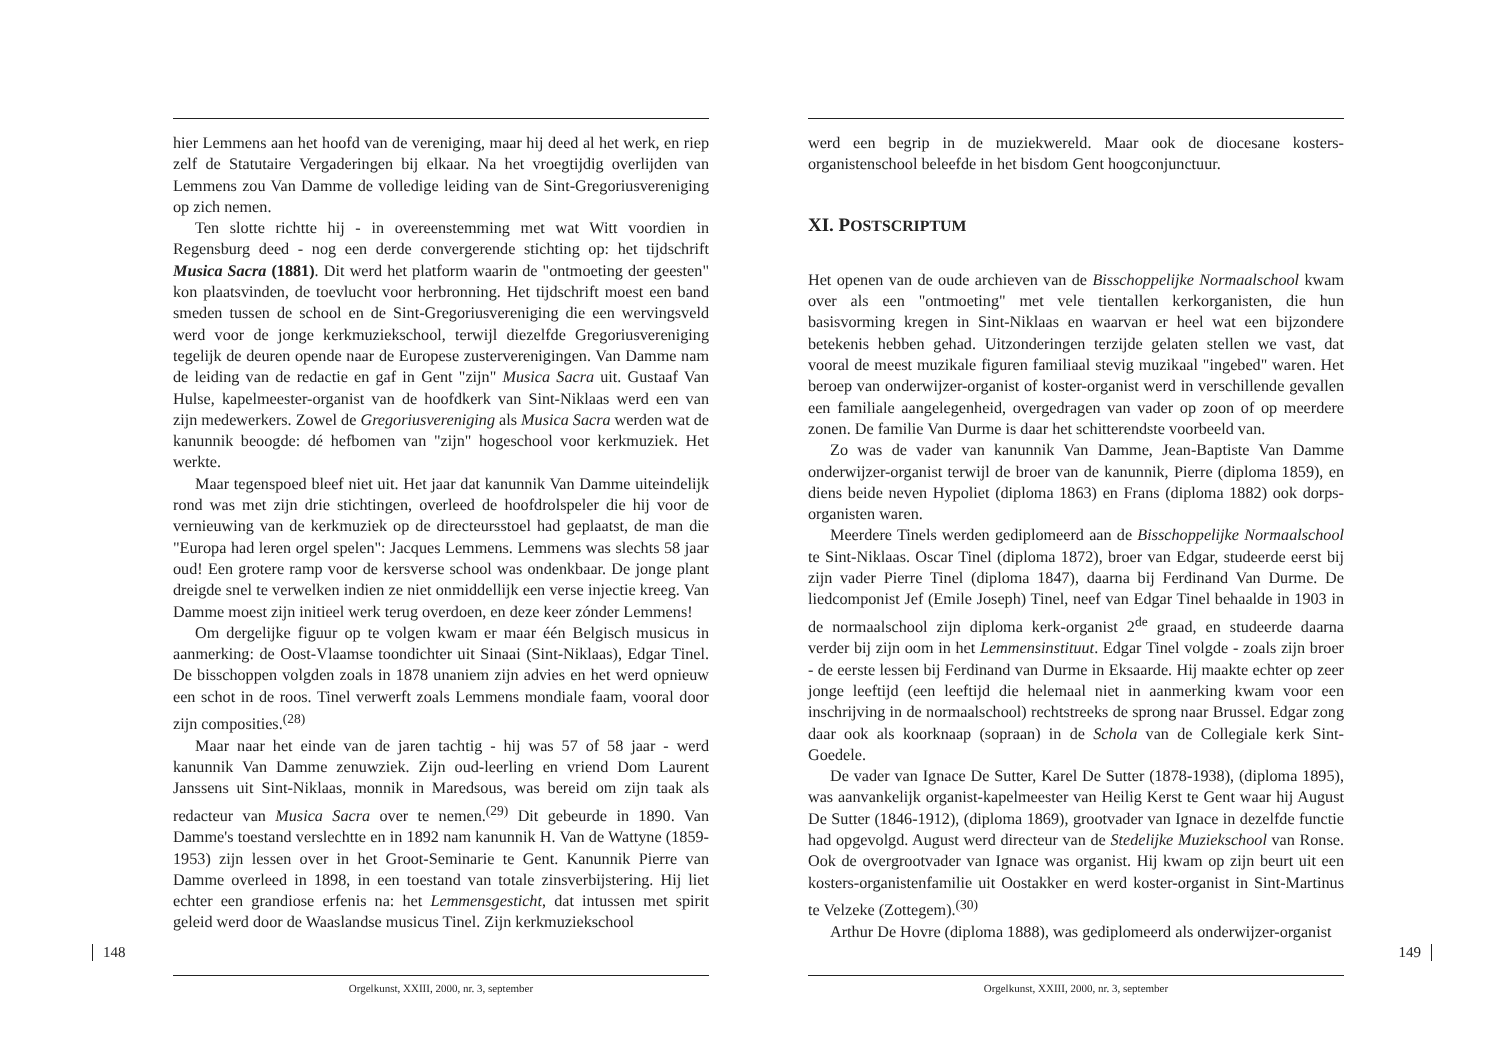hier Lemmens aan het hoofd van de vereniging, maar hij deed al het werk, en riep zelf de Statutaire Vergaderingen bij elkaar. Na het vroegtijdig overlijden van Lemmens zou Van Damme de volledige leiding van de Sint-Gregoriusvereniging op zich nemen.
Ten slotte richtte hij - in overeenstemming met wat Witt voordien in Regensburg deed - nog een derde convergerende stichting op: het tijdschrift Musica Sacra (1881). Dit werd het platform waarin de "ontmoeting der geesten" kon plaatsvinden, de toevlucht voor herbronning. Het tijdschrift moest een band smeden tussen de school en de Sint-Gregoriusvereniging die een wervingsveld werd voor de jonge kerkmuziekschool, terwijl diezelfde Gregoriusvereniging tegelijk de deuren opende naar de Europese zusterverenigingen. Van Damme nam de leiding van de redactie en gaf in Gent "zijn" Musica Sacra uit. Gustaaf Van Hulse, kapelmeester-organist van de hoofdkerk van Sint-Niklaas werd een van zijn medewerkers. Zowel de Gregoriusvereniging als Musica Sacra werden wat de kanunnik beoogde: dé hefbomen van "zijn" hogeschool voor kerkmuziek. Het werkte.
Maar tegenspoed bleef niet uit. Het jaar dat kanunnik Van Damme uiteindelijk rond was met zijn drie stichtingen, overleed de hoofdrolspeler die hij voor de vernieuwing van de kerkmuziek op de directeursstoel had geplaatst, de man die "Europa had leren orgel spelen": Jacques Lemmens. Lemmens was slechts 58 jaar oud! Een grotere ramp voor de kersverse school was ondenkbaar. De jonge plant dreigde snel te verwelken indien ze niet onmiddellijk een verse injectie kreeg. Van Damme moest zijn initieel werk terug overdoen, en deze keer zónder Lemmens!
Om dergelijke figuur op te volgen kwam er maar één Belgisch musicus in aanmerking: de Oost-Vlaamse toondichter uit Sinaai (Sint-Niklaas), Edgar Tinel. De bisschoppen volgden zoals in 1878 unaniem zijn advies en het werd opnieuw een schot in de roos. Tinel verwerft zoals Lemmens mondiale faam, vooral door zijn composities.<sup>(28)</sup>
Maar naar het einde van de jaren tachtig - hij was 57 of 58 jaar - werd kanunnik Van Damme zenuwziek. Zijn oud-leerling en vriend Dom Laurent Janssens uit Sint-Niklaas, monnik in Maredsous, was bereid om zijn taak als redacteur van Musica Sacra over te nemen.<sup>(29)</sup> Dit gebeurde in 1890. Van Damme's toestand verslechtte en in 1892 nam kanunnik H. Van de Wattyne (1859-1953) zijn lessen over in het Groot-Seminarie te Gent. Kanunnik Pierre van Damme overleed in 1898, in een toestand van totale zinsverbijstering. Hij liet echter een grandiose erfenis na: het Lemmensgesticht, dat intussen met spirit geleid werd door de Waaslandse musicus Tinel. Zijn kerkmuziekschool
148
Orgelkunst, XXIII, 2000, nr. 3, september
werd een begrip in de muziekwereld. Maar ook de diocesane kosters-organistenschool beleefde in het bisdom Gent hoogconjunctuur.
XI. POSTSCRIPTUM
Het openen van de oude archieven van de Bisschoppelijke Normaalschool kwam over als een "ontmoeting" met vele tientallen kerkorganisten, die hun basisvorming kregen in Sint-Niklaas en waarvan er heel wat een bijzondere betekenis hebben gehad. Uitzonderingen terzijde gelaten stellen we vast, dat vooral de meest muzikale figuren familiaal stevig muzikaal "ingebed" waren. Het beroep van onderwijzer-organist of koster-organist werd in verschillende gevallen een familiale aangelegenheid, overgedragen van vader op zoon of op meerdere zonen. De familie Van Durme is daar het schitterendste voorbeeld van.
Zo was de vader van kanunnik Van Damme, Jean-Baptiste Van Damme onderwijzer-organist terwijl de broer van de kanunnik, Pierre (diploma 1859), en diens beide neven Hypoliet (diploma 1863) en Frans (diploma 1882) ook dorps-organisten waren.
Meerdere Tinels werden gediplomeerd aan de Bisschoppelijke Normaalschool te Sint-Niklaas. Oscar Tinel (diploma 1872), broer van Edgar, studeerde eerst bij zijn vader Pierre Tinel (diploma 1847), daarna bij Ferdinand Van Durme. De liedcomponist Jef (Emile Joseph) Tinel, neef van Edgar Tinel behaalde in 1903 in de normaalschool zijn diploma kerk-organist 2<sup>de</sup> graad, en studeerde daarna verder bij zijn oom in het Lemmensinstituut. Edgar Tinel volgde - zoals zijn broer - de eerste lessen bij Ferdinand van Durme in Eksaarde. Hij maakte echter op zeer jonge leeftijd (een leeftijd die helemaal niet in aanmerking kwam voor een inschrijving in de normaalschool) rechtstreeks de sprong naar Brussel. Edgar zong daar ook als koorknaap (sopraan) in de Schola van de Collegiale kerk Sint-Goedele.
De vader van Ignace De Sutter, Karel De Sutter (1878-1938), (diploma 1895), was aanvankelijk organist-kapelmeester van Heilig Kerst te Gent waar hij August De Sutter (1846-1912), (diploma 1869), grootvader van Ignace in dezelfde functie had opgevolgd. August werd directeur van de Stedelijke Muziekschool van Ronse. Ook de overgrootvader van Ignace was organist. Hij kwam op zijn beurt uit een kosters-organistenfamilie uit Oostakker en werd koster-organist in Sint-Martinus te Velzeke (Zottegem).<sup>(30)</sup>
Arthur De Hovre (diploma 1888), was gediplomeerd als onderwijzer-organist
149
Orgelkunst, XXIII, 2000, nr. 3, september